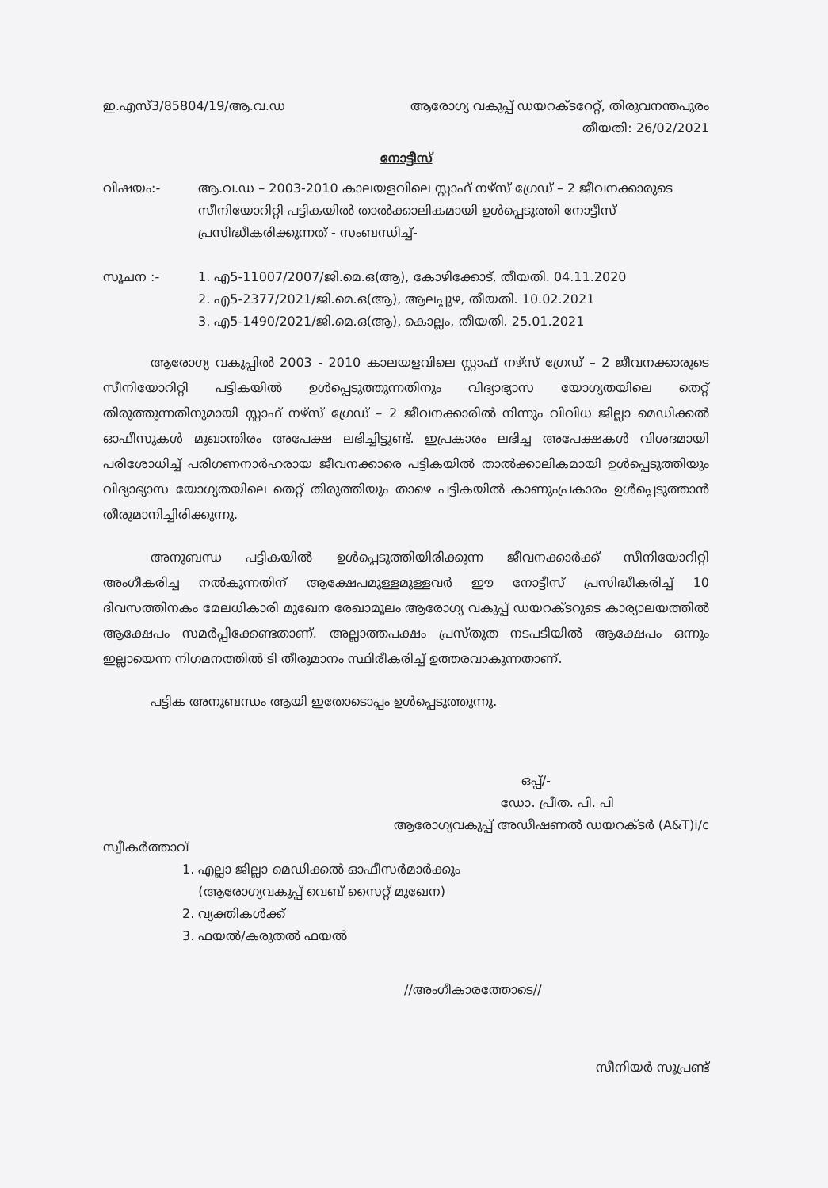ഇ.എസ്3/85804/19/ആ.വ.ഡ ആരോഗ്യ വകുപ്പ് ഡയറക്ടറേറ്റ്, തിരുവനന്തപുരം
തീയതി: 26/02/2021
നോട്ടീസ്
വിഷയം:- ആ.വ.ഡ – 2003-2010 കാലയളവിലെ സ്റ്റാഫ് നഴ്സ് ഗ്രേഡ് – 2 ജീവനക്കാരുടെ സീനിയോറിറ്റി പട്ടികയിൽ താൽക്കാലികമായി ഉൾപ്പെടുത്തി നോട്ടീസ് പ്രസിദ്ധീകരിക്കുന്നത് - സംബന്ധിച്ച്-
സൂചന :- 1. എ5-11007/2007/ജി.മെ.ഒ(ആ), കോഴിക്കോട്, തീയതി. 04.11.2020
2. എ5-2377/2021/ജി.മെ.ഒ(ആ), ആലപ്പുഴ, തീയതി. 10.02.2021
3. എ5-1490/2021/ജി.മെ.ഒ(ആ), കൊല്ലം, തീയതി. 25.01.2021
ആരോഗ്യ വകുപ്പിൽ 2003 - 2010 കാലയളവിലെ സ്റ്റാഫ് നഴ്സ് ഗ്രേഡ് – 2 ജീവനക്കാരുടെ സീനിയോറിറ്റി പട്ടികയിൽ ഉൾപ്പെടുത്തുന്നതിനും വിദ്യാഭ്യാസ യോഗ്യതയിലെ തെറ്റ് തിരുത്തുന്നതിനുമായി സ്റ്റാഫ് നഴ്സ് ഗ്രേഡ് – 2 ജീവനക്കാരിൽ നിന്നും വിവിധ ജില്ലാ മെഡിക്കൽ ഓഫീസുകൾ മുഖാന്തിരം അപേക്ഷ ലഭിച്ചിട്ടുണ്ട്. ഇപ്രകാരം ലഭിച്ച അപേക്ഷകൾ വിശദമായി പരിശോധിച്ച് പരിഗണനാർഹരായ ജീവനക്കാരെ പട്ടികയിൽ താൽക്കാലികമായി ഉൾപ്പെടുത്തിയും വിദ്യാഭ്യാസ യോഗ്യതയിലെ തെറ്റ് തിരുത്തിയും താഴെ പട്ടികയിൽ കാണുംപ്രകാരം ഉൾപ്പെടുത്താൻ തീരുമാനിച്ചിരിക്കുന്നു.
അനുബന്ധ പട്ടികയിൽ ഉൾപ്പെടുത്തിയിരിക്കുന്ന ജീവനക്കാർക്ക് സീനിയോറിറ്റി അംഗീകരിച്ച നൽകുന്നതിന് ആക്ഷേപമുള്ളമുള്ളവർ ഈ നോട്ടീസ് പ്രസിദ്ധീകരിച്ച് 10 ദിവസത്തിനകം മേലധികാരി മുഖേന രേഖാമൂലം ആരോഗ്യ വകുപ്പ് ഡയറക്ടറുടെ കാര്യാലയത്തിൽ ആക്ഷേപം സമർപ്പിക്കേണ്ടതാണ്. അല്ലാത്തപക്ഷം പ്രസ്തുത നടപടിയിൽ ആക്ഷേപം ഒന്നും ഇല്ലായെന്ന നിഗമനത്തിൽ ടി തീരുമാനം സ്ഥിരീകരിച്ച് ഉത്തരവാകുന്നതാണ്.
പട്ടിക അനുബന്ധം ആയി ഇതോടൊപ്പം ഉൾപ്പെടുത്തുന്നു.
ഒപ്പ്/-
ഡോ. പ്രീത. പി. പി
ആരോഗ്യവകുപ്പ് അഡീഷണൽ ഡയറക്ടർ (A&T)i/c
സ്വീകർത്താവ്
1. എല്ലാ ജില്ലാ മെഡിക്കൽ ഓഫീസർമാർക്കും
(ആരോഗ്യവകുപ്പ് വെബ് സൈറ്റ് മുഖേന)
2. വ്യക്തികൾക്ക്
3. ഫയൽ/കരുതൽ ഫയൽ
//അംഗീകാരത്തോടെ//
സീനിയർ സൂപ്രണ്ട്